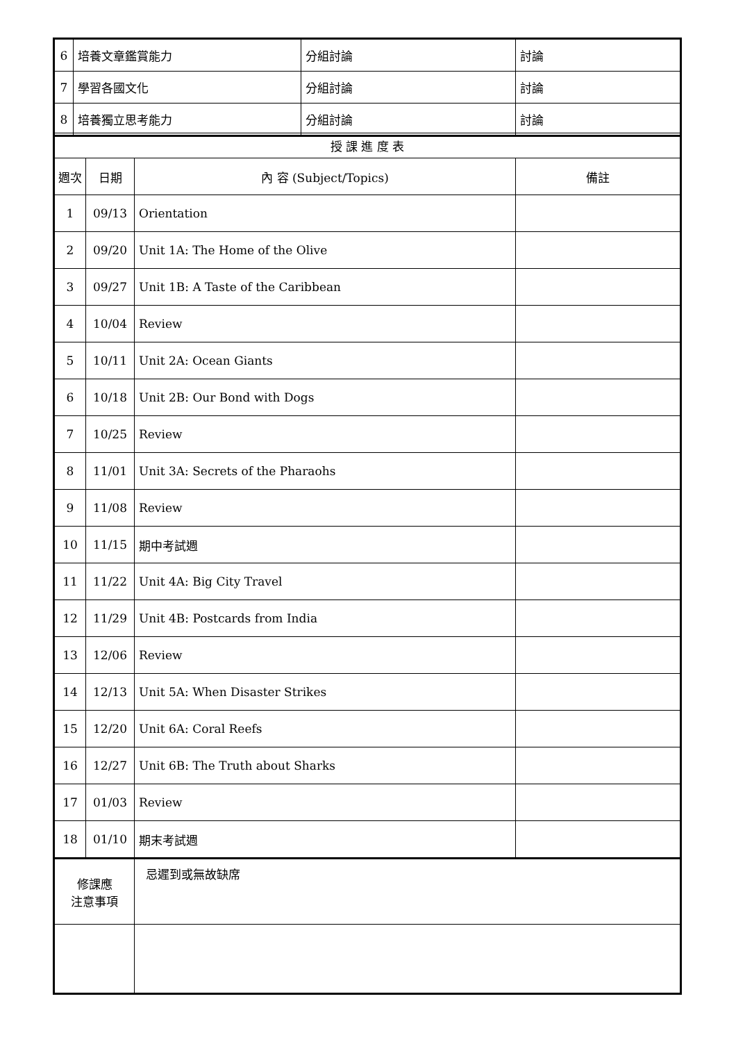| 6 | 培養文章鑑賞能力 | 分組討論 | 討論 |
| 7 | 學習各國文化 | 分組討論 | 討論 |
| 8 | 培養獨立思考能力 | 分組討論 | 討論 |
| 授 課 進 度 表 | | | |
| 週次 | 日期 | 內 容 (Subject/Topics) | 備註 |
| 1 | 09/13 | Orientation | |
| 2 | 09/20 | Unit 1A: The Home of the Olive | |
| 3 | 09/27 | Unit 1B: A Taste of the Caribbean | |
| 4 | 10/04 | Review | |
| 5 | 10/11 | Unit 2A: Ocean Giants | |
| 6 | 10/18 | Unit 2B: Our Bond with Dogs | |
| 7 | 10/25 | Review | |
| 8 | 11/01 | Unit 3A: Secrets of the Pharaohs | |
| 9 | 11/08 | Review | |
| 10 | 11/15 | 期中考試週 | |
| 11 | 11/22 | Unit 4A: Big City Travel | |
| 12 | 11/29 | Unit 4B: Postcards from India | |
| 13 | 12/06 | Review | |
| 14 | 12/13 | Unit 5A: When Disaster Strikes | |
| 15 | 12/20 | Unit 6A: Coral Reefs | |
| 16 | 12/27 | Unit 6B: The Truth about Sharks | |
| 17 | 01/03 | Review | |
| 18 | 01/10 | 期末考試週 | |
| 修課應 注意事項 | | 忌遲到或無故缺席 | |